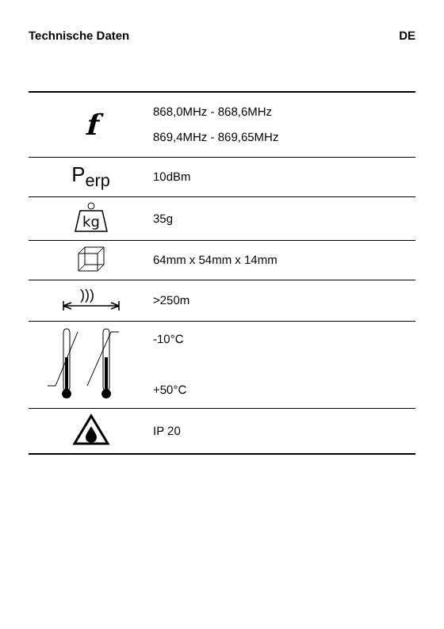Technische Daten DE
| f | 868,0MHz - 868,6MHz 869,4MHz - 869,65MHz |
| P<sub>erp</sub> | 10dBm |
| kg | 35g |
| | 64mm x 54mm x 14mm |
| ))) | >250m |
| | -10°C +50°C |
| | IP 20 |